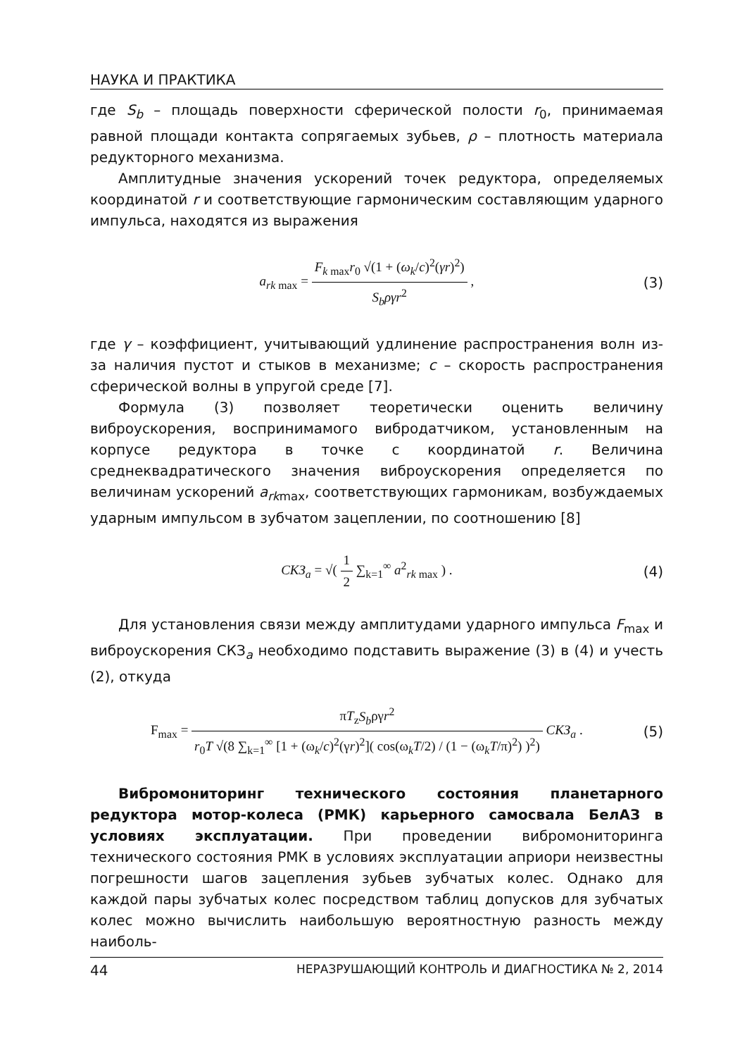НАУКА И ПРАКТИКА
где S<sub>b</sub> – площадь поверхности сферической полости r<sub>0</sub>, принимаемая равной площади контакта сопрягаемых зубьев, ρ – плотность материала редукторного механизма.
Амплитудные значения ускорений точек редуктора, определяемых координатой r и соответствующие гармоническим составляющим ударного импульса, находятся из выражения
a<sub>rk max</sub> = F<sub>k max</sub>r<sub>0</sub> √(1 + (ω<sub>k</sub>/c)<sup>2</sup>(γr)<sup>2</sup>) S<sub>b</sub>ργr<sup>2</sup> ,
(3)
где γ – коэффициент, учитывающий удлинение распространения волн из-за наличия пустот и стыков в механизме; c – скорость распространения сферической волны в упругой среде [7].
Формула (3) позволяет теоретически оценить величину виброускорения, воспринимамого вибродатчиком, установленным на корпусе редуктора в точке с координатой r. Величина среднеквадратического значения виброускорения определяется по величинам ускорений a<sub>rk</sub><sub>max</sub>, соответствующих гармоникам, возбуждаемых ударным импульсом в зубчатом зацеплении, по соотношению [8]
СКЗ<sub>a</sub> = √( 1 2 ∑<sub>k=1</sub><sup>∞</sup> a<sup>2</sup><sub>rk max</sub> ) .
(4)
Для установления связи между амплитудами ударного импульса F<sub>max</sub> и виброускорения СКЗ<sub>a</sub> необходимо подставить выражение (3) в (4) и учесть (2), откуда
F<sub>max</sub> = πT<sub>z</sub>S<sub>b</sub>ργr<sup>2</sup> r<sub>0</sub>T √(8 ∑<sub>k=1</sub><sup>∞</sup> [1 + (ω<sub>k</sub>/c)<sup>2</sup>(γr)<sup>2</sup>]( cos(ω<sub>k</sub>T/2) / (1 − (ω<sub>k</sub>T/π)<sup>2</sup>) )<sup>2</sup>) СКЗ<sub>a</sub> .
(5)
Вибромониторинг технического состояния планетарного редуктора мотор-колеса (РМК) карьерного самосвала БелАЗ в условиях эксплуатации. При проведении вибромониторинга технического состояния РМК в условиях эксплуатации априори неизвестны погрешности шагов зацепления зубьев зубчатых колес. Однако для каждой пары зубчатых колес посредством таблиц допусков для зубчатых колес можно вычислить наибольшую вероятностную разность между наиболь-
44 НЕРАЗРУШАЮЩИЙ КОНТРОЛЬ И ДИАГНОСТИКА № 2, 2014